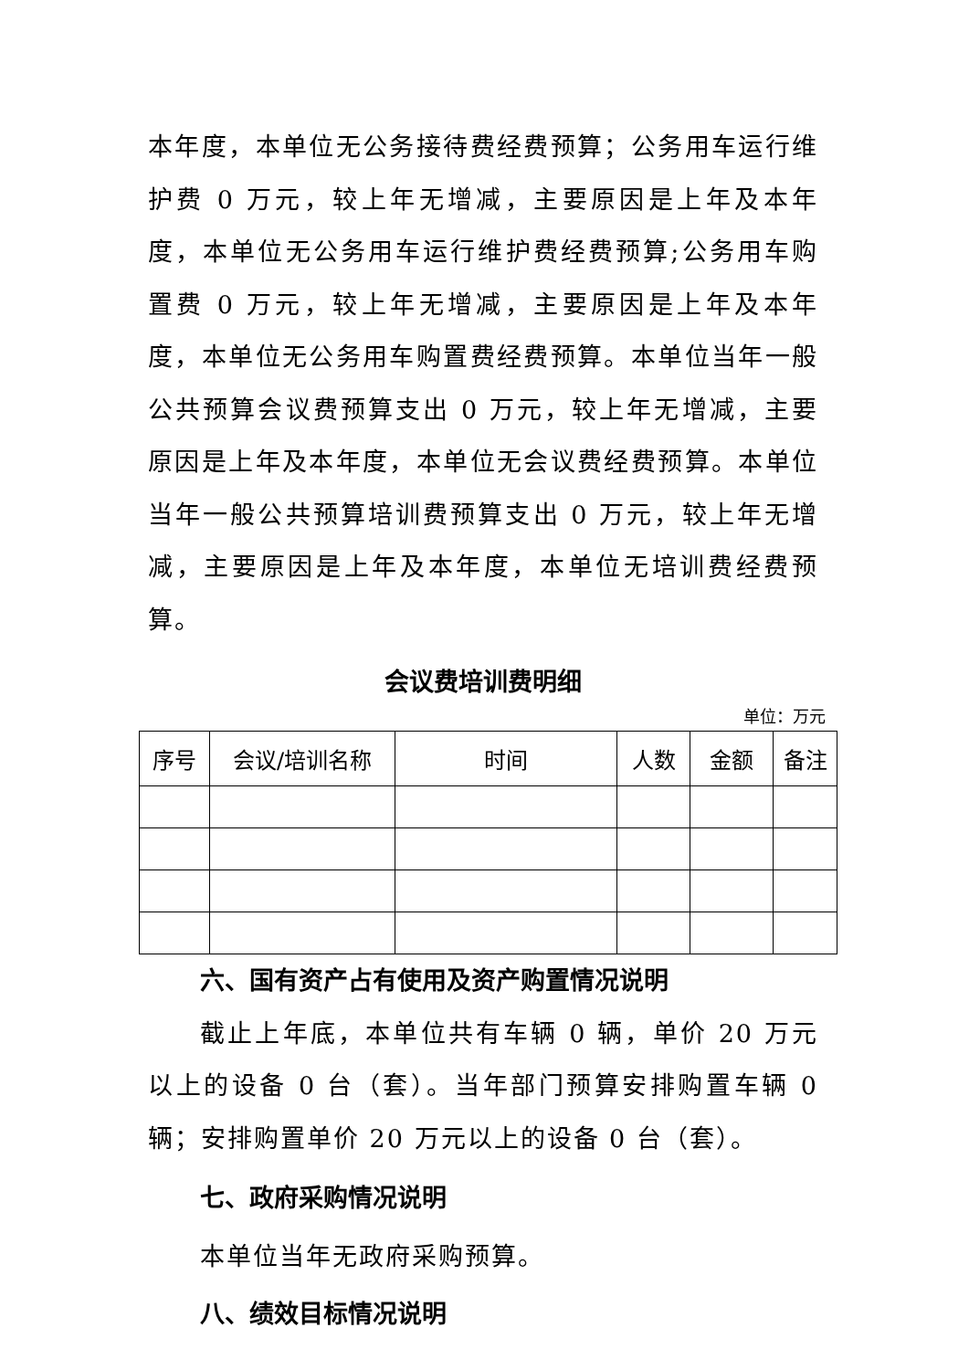本年度，本单位无公务接待费经费预算；公务用车运行维护费 0 万元，较上年无增减，主要原因是上年及本年度，本单位无公务用车运行维护费经费预算;公务用车购置费 0 万元，较上年无增减，主要原因是上年及本年度，本单位无公务用车购置费经费预算。本单位当年一般公共预算会议费预算支出 0 万元，较上年无增减，主要原因是上年及本年度，本单位无会议费经费预算。本单位当年一般公共预算培训费预算支出 0 万元，较上年无增减，主要原因是上年及本年度，本单位无培训费经费预算。
会议费培训费明细
单位：万元
| 序号 | 会议/培训名称 | 时间 | 人数 | 金额 | 备注 |
| --- | --- | --- | --- | --- | --- |
六、国有资产占有使用及资产购置情况说明
截止上年底，本单位共有车辆 0 辆，单价 20 万元以上的设备 0 台（套）。当年部门预算安排购置车辆 0 辆；安排购置单价 20 万元以上的设备 0 台（套）。
七、政府采购情况说明
本单位当年无政府采购预算。
八、绩效目标情况说明